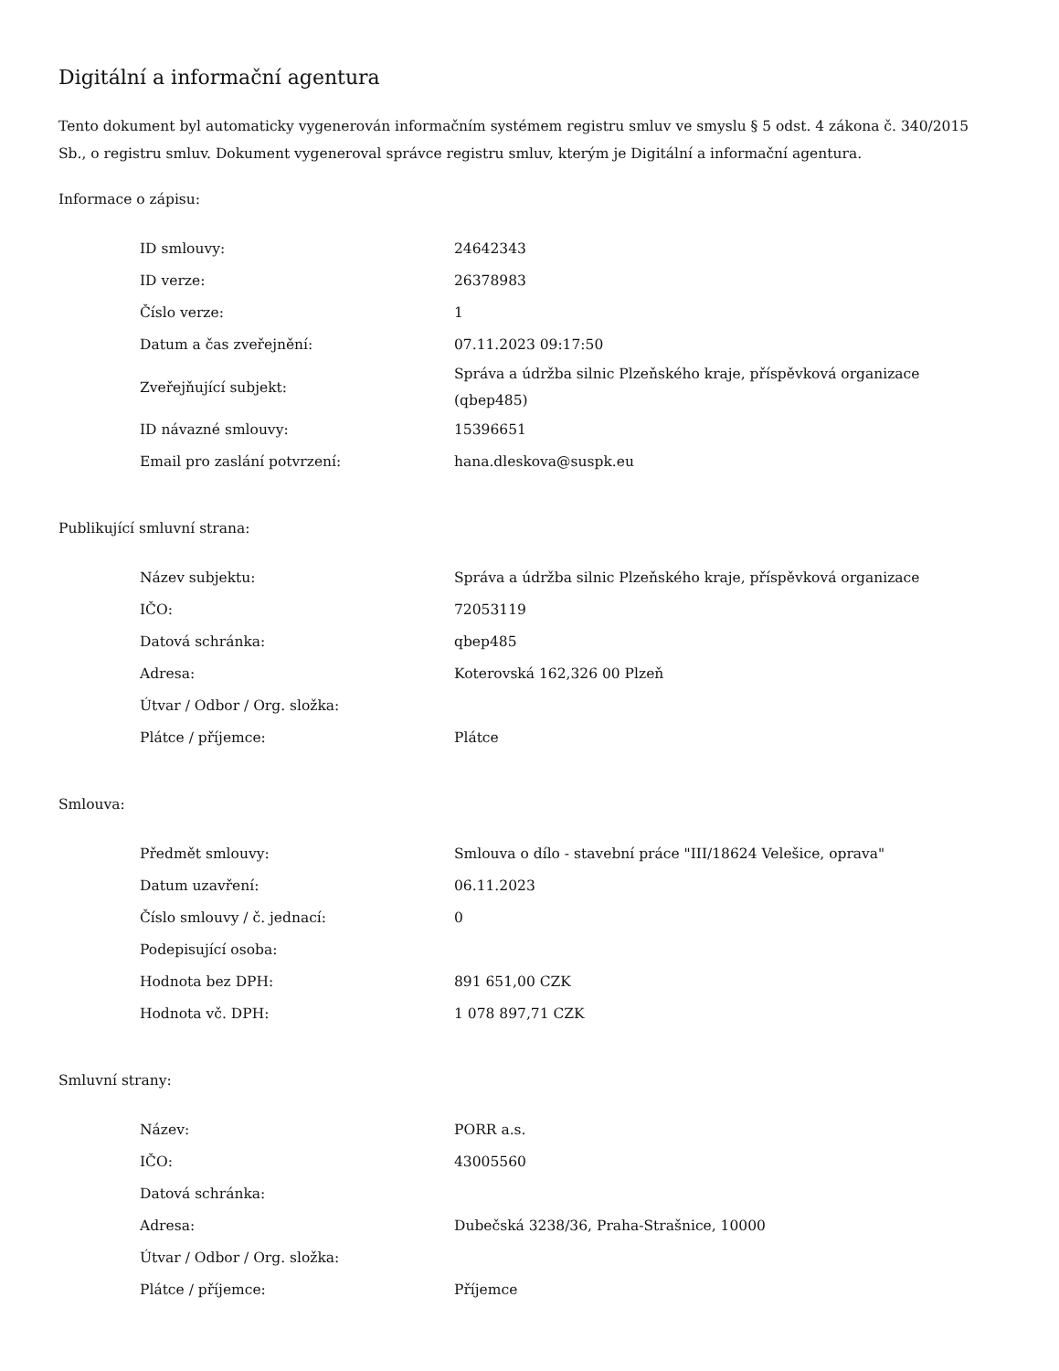Digitální a informační agentura
Tento dokument byl automaticky vygenerován informačním systémem registru smluv ve smyslu § 5 odst. 4 zákona č. 340/2015 Sb., o registru smluv. Dokument vygeneroval správce registru smluv, kterým je Digitální a informační agentura.
Informace o zápisu:
| ID smlouvy: | 24642343 |
| ID verze: | 26378983 |
| Číslo verze: | 1 |
| Datum a čas zveřejnění: | 07.11.2023 09:17:50 |
| Zveřejňující subjekt: | Správa a údržba silnic Plzeňského kraje, příspěvková organizace (qbep485) |
| ID návazné smlouvy: | 15396651 |
| Email pro zaslání potvrzení: | hana.dleskova@suspk.eu |
Publikující smluvní strana:
| Název subjektu: | Správa a údržba silnic Plzeňského kraje, příspěvková organizace |
| IČO: | 72053119 |
| Datová schránka: | qbep485 |
| Adresa: | Koterovská 162,326 00 Plzeň |
| Útvar / Odbor / Org. složka: | |
| Plátce / příjemce: | Plátce |
Smlouva:
| Předmět smlouvy: | Smlouva o dílo - stavební práce "III/18624 Velešice, oprava" |
| Datum uzavření: | 06.11.2023 |
| Číslo smlouvy / č. jednací: | 0 |
| Podepisující osoba: | |
| Hodnota bez DPH: | 891 651,00 CZK |
| Hodnota vč. DPH: | 1 078 897,71 CZK |
Smluvní strany:
| Název: | PORR a.s. |
| IČO: | 43005560 |
| Datová schránka: | |
| Adresa: | Dubečská 3238/36, Praha-Strašnice, 10000 |
| Útvar / Odbor / Org. složka: | |
| Plátce / příjemce: | Příjemce |